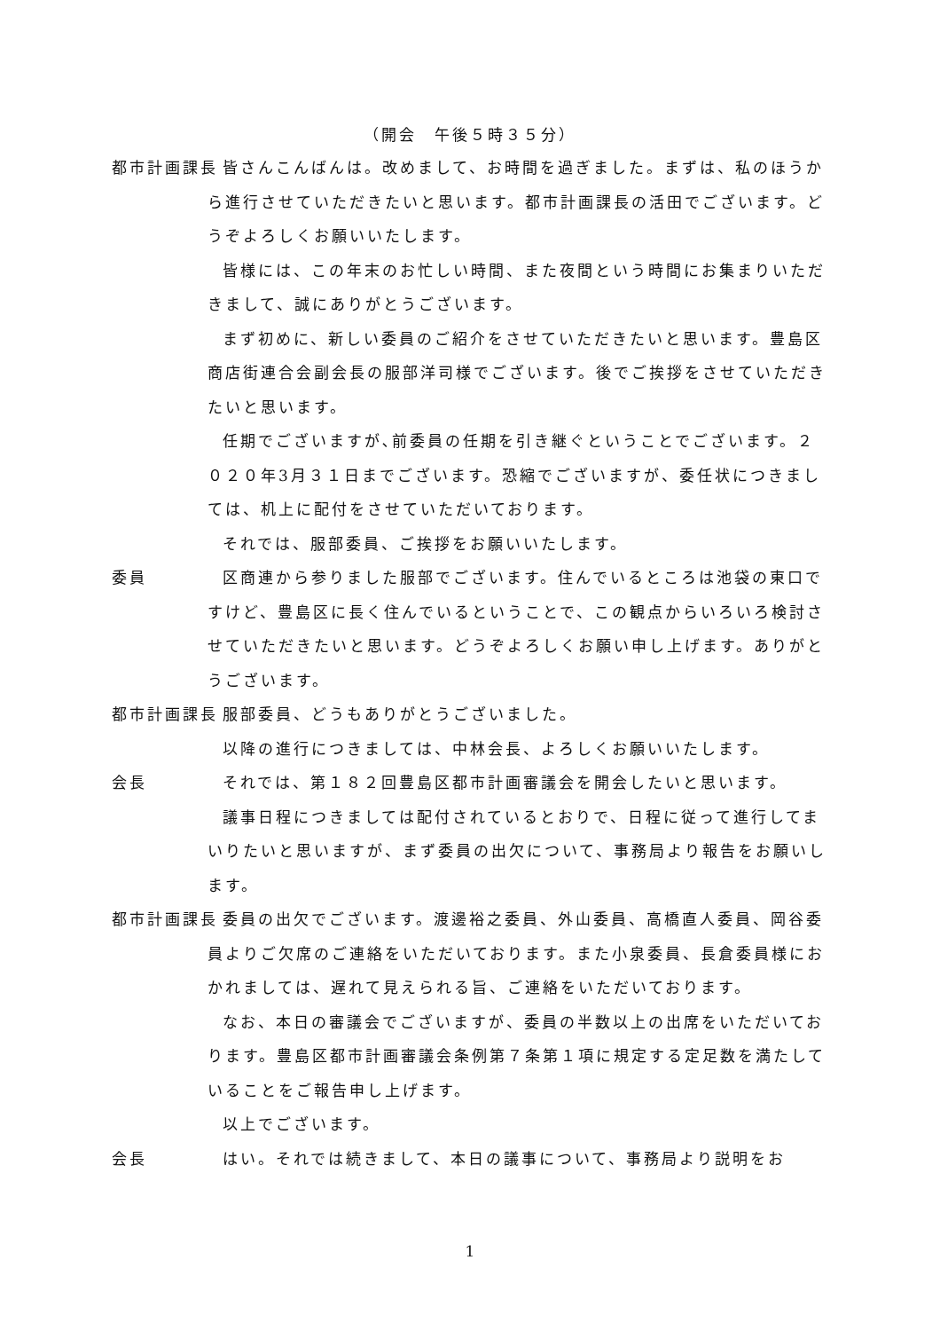（開会　午後５時３５分）
都市計画課長 皆さんこんばんは。改めまして、お時間を過ぎました。まずは、私のほうから進行させていただきたいと思います。都市計画課長の活田でございます。どうぞよろしくお願いいたします。
皆様には、この年末のお忙しい時間、また夜間という時間にお集まりいただきまして、誠にありがとうございます。
まず初めに、新しい委員のご紹介をさせていただきたいと思います。豊島区商店街連合会副会長の服部洋司様でございます。後でご挨拶をさせていただきたいと思います。
任期でございますが､前委員の任期を引き継ぐということでございます。２０２０年3月３１日までございます。恐縮でございますが、委任状につきましては、机上に配付をさせていただいております。
それでは、服部委員、ご挨拶をお願いいたします。
委員 区商連から参りました服部でございます。住んでいるところは池袋の東口ですけど、豊島区に長く住んでいるということで、この観点からいろいろ検討させていただきたいと思います。どうぞよろしくお願い申し上げます。ありがとうございます。
都市計画課長 服部委員、どうもありがとうございました。
以降の進行につきましては、中林会長、よろしくお願いいたします。
会長 それでは、第１８２回豊島区都市計画審議会を開会したいと思います。
議事日程につきましては配付されているとおりで、日程に従って進行してまいりたいと思いますが、まず委員の出欠について、事務局より報告をお願いします。
都市計画課長 委員の出欠でございます。渡邊裕之委員、外山委員、高橋直人委員、岡谷委員よりご欠席のご連絡をいただいております。また小泉委員、長倉委員様におかれましては、遅れて見えられる旨、ご連絡をいただいております。
なお、本日の審議会でございますが、委員の半数以上の出席をいただいております。豊島区都市計画審議会条例第７条第１項に規定する定足数を満たしていることをご報告申し上げます。
以上でございます。
会長 はい。それでは続きまして、本日の議事について、事務局より説明をお
1